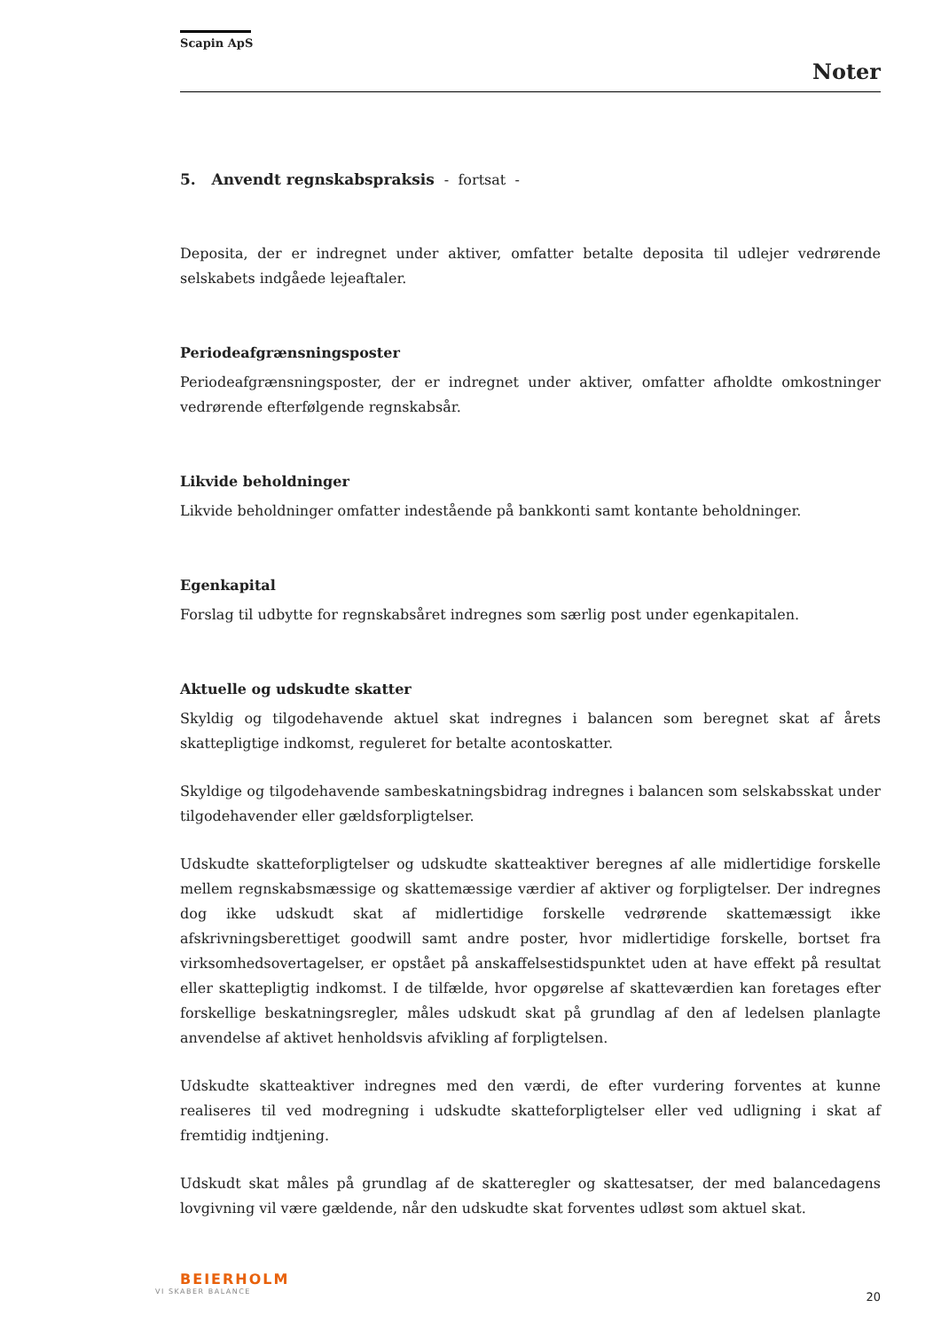Scapin ApS
Noter
5. Anvendt regnskabspraksis - fortsat -
Deposita, der er indregnet under aktiver, omfatter betalte deposita til udlejer vedrørende selskabets indgåede lejeaftaler.
Periodeafgrænsningsposter
Periodeafgrænsningsposter, der er indregnet under aktiver, omfatter afholdte omkostninger vedrørende efterfølgende regnskabsår.
Likvide beholdninger
Likvide beholdninger omfatter indestående på bankkonti samt kontante beholdninger.
Egenkapital
Forslag til udbytte for regnskabsåret indregnes som særlig post under egenkapitalen.
Aktuelle og udskudte skatter
Skyldig og tilgodehavende aktuel skat indregnes i balancen som beregnet skat af årets skattepligtige indkomst, reguleret for betalte acontoskatter.
Skyldige og tilgodehavende sambeskatningsbidrag indregnes i balancen som selskabsskat under tilgodehavender eller gældsforpligtelser.
Udskudte skatteforpligtelser og udskudte skatteaktiver beregnes af alle midlertidige forskelle mellem regnskabsmæssige og skattemæssige værdier af aktiver og forpligtelser. Der indregnes dog ikke udskudt skat af midlertidige forskelle vedrørende skattemæssigt ikke afskrivningsberettiget goodwill samt andre poster, hvor midlertidige forskelle, bortset fra virksomhedsovertagelser, er opstået på anskaffelsestidspunktet uden at have effekt på resultat eller skattepligtig indkomst. I de tilfælde, hvor opgørelse af skatteværdien kan foretages efter forskellige beskatningsregler, måles udskudt skat på grundlag af den af ledelsen planlagte anvendelse af aktivet henholdsvis afvikling af forpligtelsen.
Udskudte skatteaktiver indregnes med den værdi, de efter vurdering forventes at kunne realiseres til ved modregning i udskudte skatteforpligtelser eller ved udligning i skat af fremtidig indtjening.
Udskudt skat måles på grundlag af de skatteregler og skattesatser, der med balancedagens lovgivning vil være gældende, når den udskudte skat forventes udløst som aktuel skat.
BEIERHOLM
VI SKABER BALANCE
20